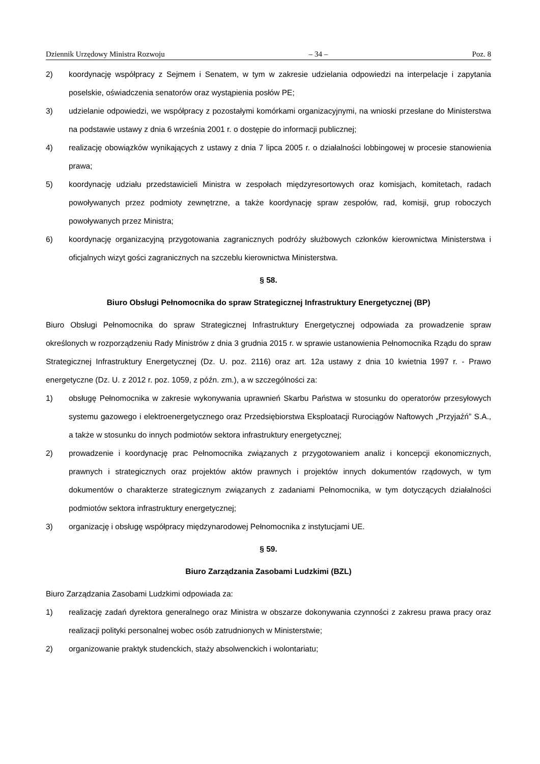Dziennik Urzędowy Ministra Rozwoju – 34 – Poz. 8
2) koordynację współpracy z Sejmem i Senatem, w tym w zakresie udzielania odpowiedzi na interpelacje i zapytania poselskie, oświadczenia senatorów oraz wystąpienia posłów PE;
3) udzielanie odpowiedzi, we współpracy z pozostałymi komórkami organizacyjnymi, na wnioski przesłane do Ministerstwa na podstawie ustawy z dnia 6 września 2001 r. o dostępie do informacji publicznej;
4) realizację obowiązków wynikających z ustawy z dnia 7 lipca 2005 r. o działalności lobbingowej w procesie stanowienia prawa;
5) koordynację udziału przedstawicieli Ministra w zespołach międzyresortowych oraz komisjach, komitetach, radach powoływanych przez podmioty zewnętrzne, a także koordynację spraw zespołów, rad, komisji, grup roboczych powoływanych przez Ministra;
6) koordynację organizacyjną przygotowania zagranicznych podróży służbowych członków kierownictwa Ministerstwa i oficjalnych wizyt gości zagranicznych na szczeblu kierownictwa Ministerstwa.
§ 58.
Biuro Obsługi Pełnomocnika do spraw Strategicznej Infrastruktury Energetycznej (BP)
Biuro Obsługi Pełnomocnika do spraw Strategicznej Infrastruktury Energetycznej odpowiada za prowadzenie spraw określonych w rozporządzeniu Rady Ministrów z dnia 3 grudnia 2015 r. w sprawie ustanowienia Pełnomocnika Rządu do spraw Strategicznej Infrastruktury Energetycznej (Dz. U. poz. 2116) oraz art. 12a ustawy z dnia 10 kwietnia 1997 r. - Prawo energetyczne (Dz. U. z 2012 r. poz. 1059, z późn. zm.), a w szczególności za:
1) obsługę Pełnomocnika w zakresie wykonywania uprawnień Skarbu Państwa w stosunku do operatorów przesyłowych systemu gazowego i elektroenergetycznego oraz Przedsiębiorstwa Eksploatacji Rurociągów Naftowych „Przyjaźń” S.A., a także w stosunku do innych podmiotów sektora infrastruktury energetycznej;
2) prowadzenie i koordynację prac Pełnomocnika związanych z przygotowaniem analiz i koncepcji ekonomicznych, prawnych i strategicznych oraz projektów aktów prawnych i projektów innych dokumentów rządowych, w tym dokumentów o charakterze strategicznym związanych z zadaniami Pełnomocnika, w tym dotyczących działalności podmiotów sektora infrastruktury energetycznej;
3) organizację i obsługę współpracy międzynarodowej Pełnomocnika z instytucjami UE.
§ 59.
Biuro Zarządzania Zasobami Ludzkimi (BZL)
Biuro Zarządzania Zasobami Ludzkimi odpowiada za:
1) realizację zadań dyrektora generalnego oraz Ministra w obszarze dokonywania czynności z zakresu prawa pracy oraz realizacji polityki personalnej wobec osób zatrudnionych w Ministerstwie;
2) organizowanie praktyk studenckich, staży absolwenckich i wolontariatu;